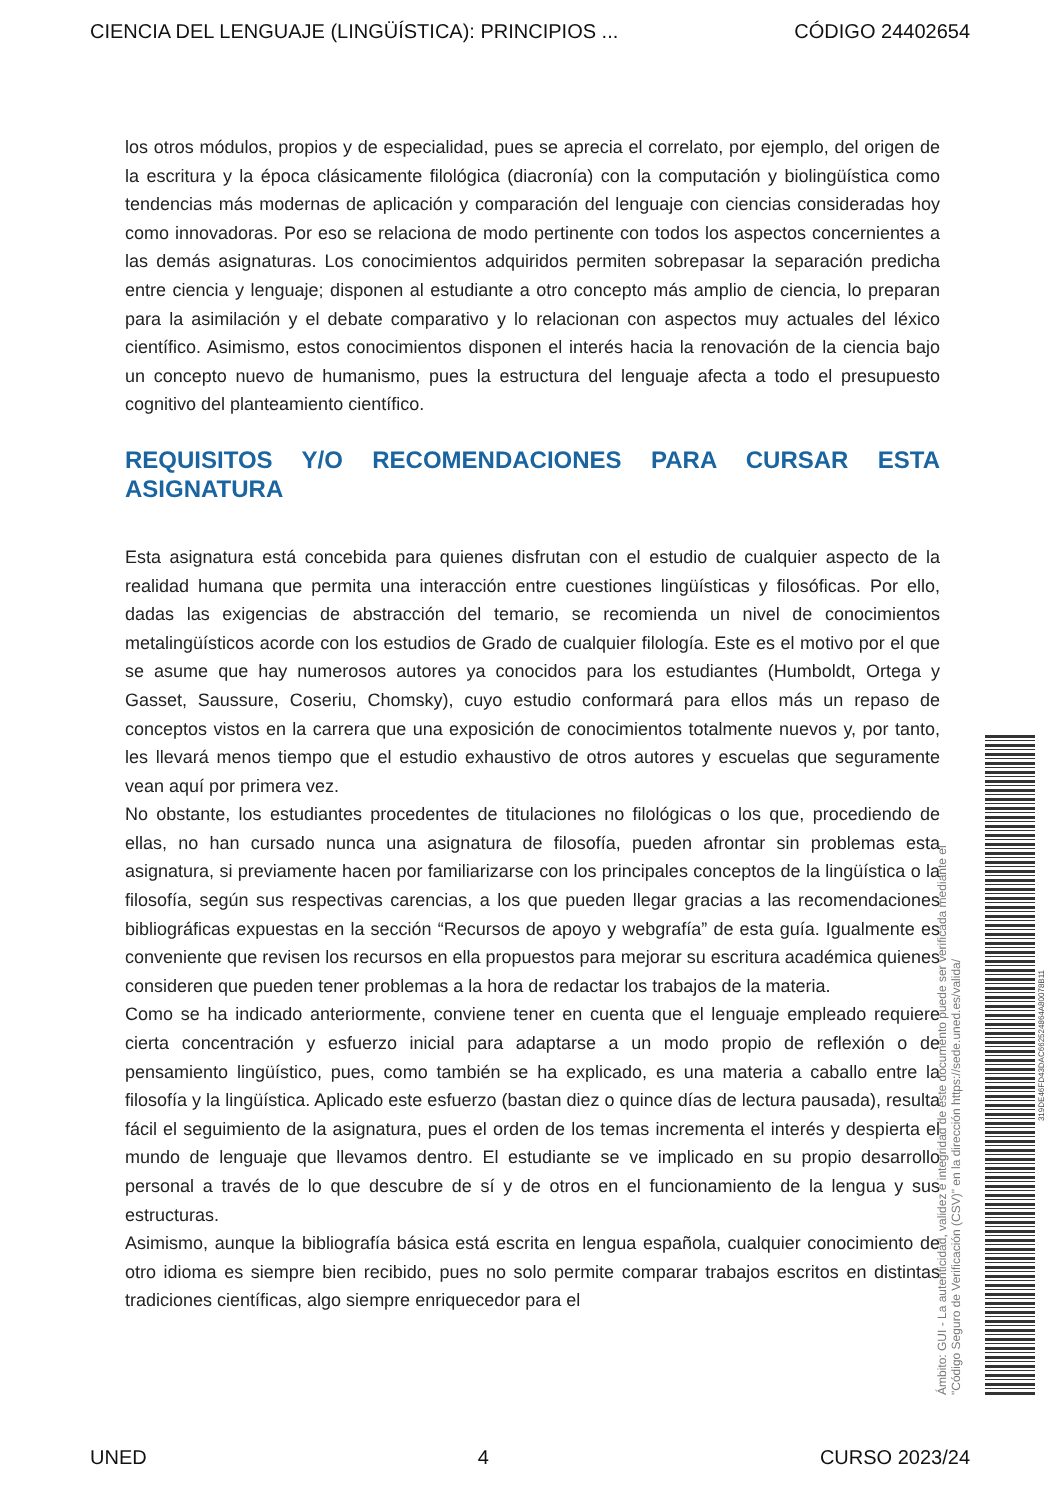CIENCIA DEL LENGUAJE (LINGÜÍSTICA): PRINCIPIOS ... CÓDIGO 24402654
los otros módulos, propios y de especialidad, pues se aprecia el correlato, por ejemplo, del origen de la escritura y la época clásicamente filológica (diacronía) con la computación y biolingüística como tendencias más modernas de aplicación y comparación del lenguaje con ciencias consideradas hoy como innovadoras. Por eso se relaciona de modo pertinente con todos los aspectos concernientes a las demás asignaturas. Los conocimientos adquiridos permiten sobrepasar la separación predicha entre ciencia y lenguaje; disponen al estudiante a otro concepto más amplio de ciencia, lo preparan para la asimilación y el debate comparativo y lo relacionan con aspectos muy actuales del léxico científico. Asimismo, estos conocimientos disponen el interés hacia la renovación de la ciencia bajo un concepto nuevo de humanismo, pues la estructura del lenguaje afecta a todo el presupuesto cognitivo del planteamiento científico.
REQUISITOS Y/O RECOMENDACIONES PARA CURSAR ESTA ASIGNATURA
Esta asignatura está concebida para quienes disfrutan con el estudio de cualquier aspecto de la realidad humana que permita una interacción entre cuestiones lingüísticas y filosóficas. Por ello, dadas las exigencias de abstracción del temario, se recomienda un nivel de conocimientos metalingüísticos acorde con los estudios de Grado de cualquier filología. Este es el motivo por el que se asume que hay numerosos autores ya conocidos para los estudiantes (Humboldt, Ortega y Gasset, Saussure, Coseriu, Chomsky), cuyo estudio conformará para ellos más un repaso de conceptos vistos en la carrera que una exposición de conocimientos totalmente nuevos y, por tanto, les llevará menos tiempo que el estudio exhaustivo de otros autores y escuelas que seguramente vean aquí por primera vez.
No obstante, los estudiantes procedentes de titulaciones no filológicas o los que, procediendo de ellas, no han cursado nunca una asignatura de filosofía, pueden afrontar sin problemas esta asignatura, si previamente hacen por familiarizarse con los principales conceptos de la lingüística o la filosofía, según sus respectivas carencias, a los que pueden llegar gracias a las recomendaciones bibliográficas expuestas en la sección “Recursos de apoyo y webgrafía” de esta guía. Igualmente es conveniente que revisen los recursos en ella propuestos para mejorar su escritura académica quienes consideren que pueden tener problemas a la hora de redactar los trabajos de la materia.
Como se ha indicado anteriormente, conviene tener en cuenta que el lenguaje empleado requiere cierta concentración y esfuerzo inicial para adaptarse a un modo propio de reflexión o de pensamiento lingüístico, pues, como también se ha explicado, es una materia a caballo entre la filosofía y la lingüística. Aplicado este esfuerzo (bastan diez o quince días de lectura pausada), resulta fácil el seguimiento de la asignatura, pues el orden de los temas incrementa el interés y despierta el mundo de lenguaje que llevamos dentro. El estudiante se ve implicado en su propio desarrollo personal a través de lo que descubre de sí y de otros en el funcionamiento de la lengua y sus estructuras.
Asimismo, aunque la bibliografía básica está escrita en lengua española, cualquier conocimiento de otro idioma es siempre bien recibido, pues no solo permite comparar trabajos escritos en distintas tradiciones científicas, algo siempre enriquecedor para el
Ámbito: GUI - La autenticidad, validez e integridad de este documento puede ser verificada mediante el
"Código Seguro de Verificación (CSV)" en la dirección https://sede.uned.es/valida/
319DE46FD43DAC662524864A80078B11
UNED 4 CURSO 2023/24